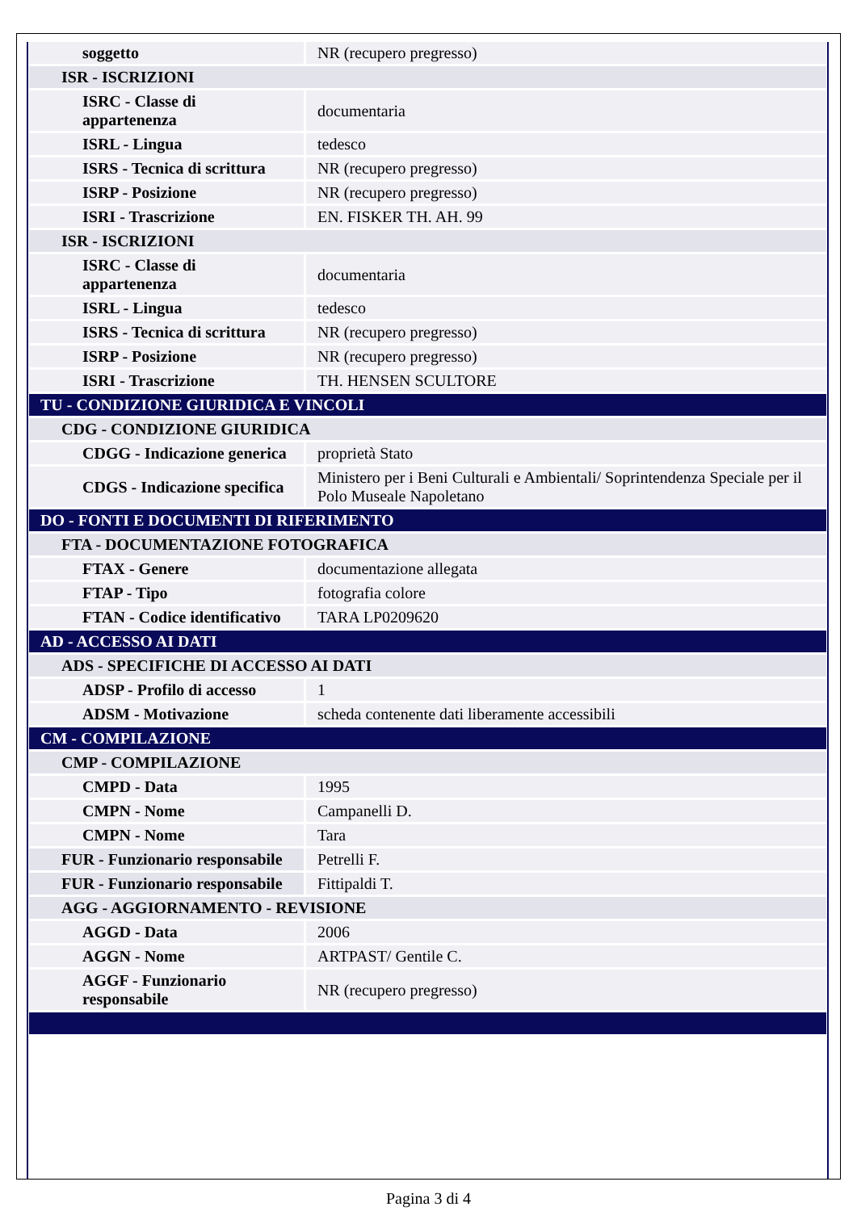| soggetto | NR (recupero pregresso) |
| ISR - ISCRIZIONI | |
| ISRC - Classe di appartenenza | documentaria |
| ISRL - Lingua | tedesco |
| ISRS - Tecnica di scrittura | NR (recupero pregresso) |
| ISRP - Posizione | NR (recupero pregresso) |
| ISRI - Trascrizione | EN. FISKER TH. AH. 99 |
| ISR - ISCRIZIONI | |
| ISRC - Classe di appartenenza | documentaria |
| ISRL - Lingua | tedesco |
| ISRS - Tecnica di scrittura | NR (recupero pregresso) |
| ISRP - Posizione | NR (recupero pregresso) |
| ISRI - Trascrizione | TH. HENSEN SCULTORE |
| TU - CONDIZIONE GIURIDICA E VINCOLI | |
| CDG - CONDIZIONE GIURIDICA | |
| CDGG - Indicazione generica | proprietà Stato |
| CDGS - Indicazione specifica | Ministero per i Beni Culturali e Ambientali/ Soprintendenza Speciale per il Polo Museale Napoletano |
| DO - FONTI E DOCUMENTI DI RIFERIMENTO | |
| FTA - DOCUMENTAZIONE FOTOGRAFICA | |
| FTAX - Genere | documentazione allegata |
| FTAP - Tipo | fotografia colore |
| FTAN - Codice identificativo | TARA LP0209620 |
| AD - ACCESSO AI DATI | |
| ADS - SPECIFICHE DI ACCESSO AI DATI | |
| ADSP - Profilo di accesso | 1 |
| ADSM - Motivazione | scheda contenente dati liberamente accessibili |
| CM - COMPILAZIONE | |
| CMP - COMPILAZIONE | |
| CMPD - Data | 1995 |
| CMPN - Nome | Campanelli D. |
| CMPN - Nome | Tara |
| FUR - Funzionario responsabile | Petrelli F. |
| FUR - Funzionario responsabile | Fittipaldi T. |
| AGG - AGGIORNAMENTO - REVISIONE | |
| AGGD - Data | 2006 |
| AGGN - Nome | ARTPAST/ Gentile C. |
| AGGF - Funzionario responsabile | NR (recupero pregresso) |
Pagina 3 di 4